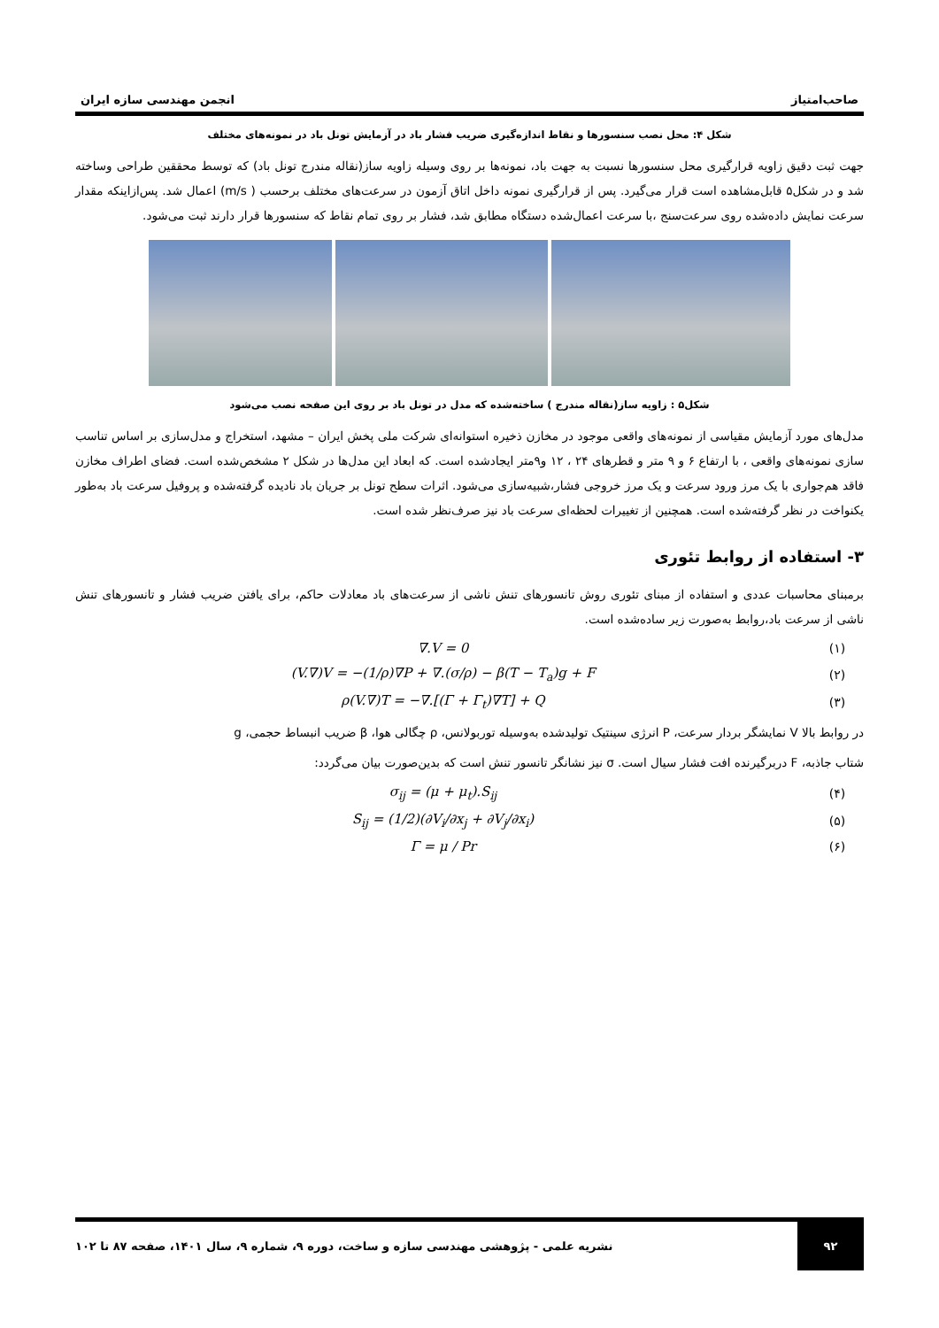صاحب‌امتیاز انجمن مهندسی سازه ایران
شکل ۴: محل نصب سنسورها و نقاط اندازه‌گیری ضریب فشار باد در آزمایش تونل باد در نمونه‌های مختلف
جهت ثبت دقیق زاویه قرارگیری محل سنسورها نسبت به جهت باد، نمونه‌ها بر روی وسیله زاویه ساز(نقاله مندرج تونل باد) که توسط محققین طراحی وساخته شد و در شکل۵ قابل‌مشاهده است قرار می‌گیرد. پس از قرارگیری نمونه داخل اتاق آزمون در سرعت‌های مختلف برحسب ( m/s) اعمال شد. پس‌ازاینکه مقدار سرعت نمایش داده‌شده روی سرعت‌سنج ،با سرعت اعمال‌شده دستگاه مطابق شد، فشار بر روی تمام نقاط که سنسورها قرار دارند ثبت می‌شود.
شکل۵ : زاویه ساز(نقاله مندرج ) ساخته‌شده که مدل در تونل باد بر روی این صفحه نصب می‌شود
مدل‌های مورد آزمایش مقیاسی از نمونه‌های واقعی موجود در مخازن ذخیره استوانه‌ای شرکت ملی پخش ایران – مشهد، استخراج و مدل‌سازی بر اساس تناسب سازی نمونه‌های واقعی ، با ارتفاع ۶ و ۹ متر و قطرهای ۲۴ ، ۱۲ و۹متر ایجادشده است. که ابعاد این مدل‌ها در شکل ۲ مشخص‌شده است. فضای اطراف مخازن فاقد هم‌جواری با یک مرز ورود سرعت و یک مرز خروجی فشار،شبیه‌سازی می‌شود. اثرات سطح تونل بر جریان باد نادیده گرفته‌شده و پروفیل سرعت باد به‌طور یکنواخت در نظر گرفته‌شده است. همچنین از تغییرات لحظه‌ای سرعت باد نیز صرف‌نظر شده است.
۳- استفاده از روابط تئوری
برمبنای محاسبات عددی و استفاده از مبنای تئوری روش تانسورهای تنش ناشی از سرعت‌های باد معادلات حاکم، برای یافتن ضریب فشار و تانسورهای تنش ناشی از سرعت باد،روابط به‌صورت زیر ساده‌شده است.
(۱) ∇.V = 0
(۲) (V.∇)V = −(1/ρ)∇P + ∇.(σ/ρ) − β(T − T<sub>a</sub>)g + F
(۳) ρ(V.∇)T = −∇.[(Γ + Γ<sub>t</sub>)∇T] + Q
در روابط بالا V نمایشگر بردار سرعت، P انرژی سینتیک تولیدشده به‌وسیله توربولانس، ρ چگالی هوا، β ضریب انبساط حجمی، g
شتاب جاذبه، F دربرگیرنده افت فشار سیال است. σ نیز نشانگر تانسور تنش است که بدین‌صورت بیان می‌گردد:
(۴) σ<sub>ij</sub> = (μ + μ<sub>t</sub>).S<sub>ij</sub>
(۵) S<sub>ij</sub> = (1/2)(∂V<sub>i</sub>/∂x<sub>j</sub> + ∂V<sub>j</sub>/∂x<sub>i</sub>)
(۶) Γ = μ / Pr
۹۲ نشریه علمی - پژوهشی مهندسی سازه و ساخت، دوره ۹، شماره ۹، سال ۱۴۰۱، صفحه ۸۷ تا ۱۰۲